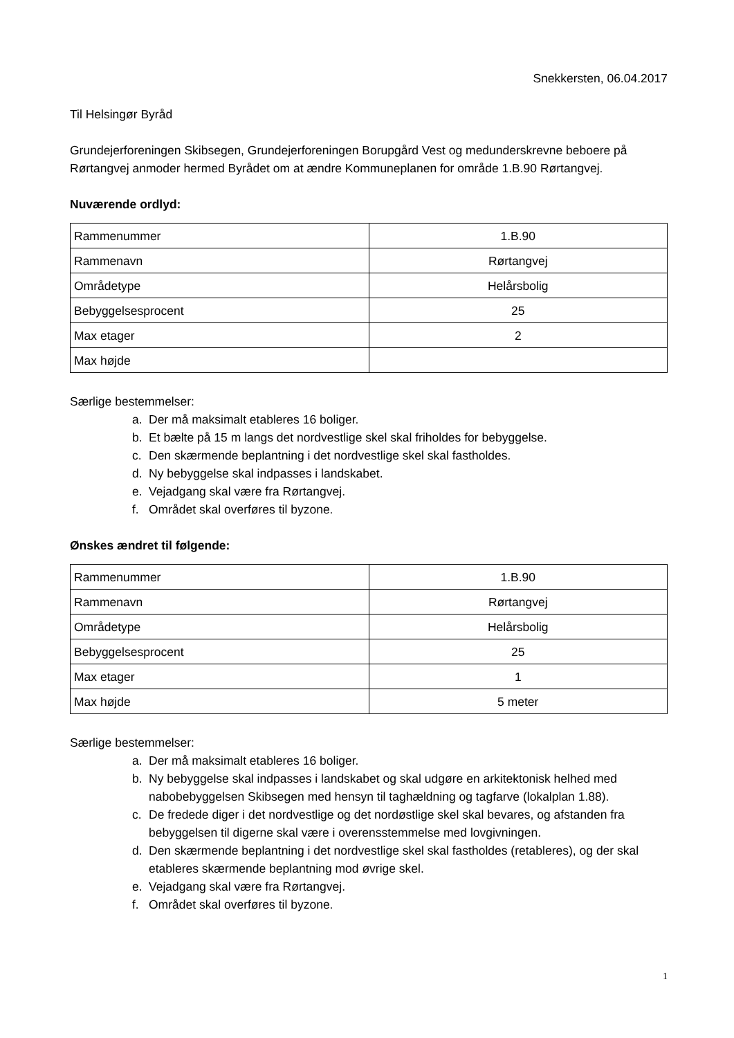Snekkersten, 06.04.2017
Til Helsingør Byråd
Grundejerforeningen Skibsegen, Grundejerforeningen Borupgård Vest og medunderskrevne beboere på Rørtangvej anmoder hermed Byrådet om at ændre Kommuneplanen for område 1.B.90 Rørtangvej.
Nuværende ordlyd:
| Rammenummer | 1.B.90 |
| Rammenavn | Rørtangvej |
| Områdetype | Helårsbolig |
| Bebyggelsesprocent | 25 |
| Max etager | 2 |
| Max højde | |
Særlige bestemmelser:
a. Der må maksimalt etableres 16 boliger.
b. Et bælte på 15 m langs det nordvestlige skel skal friholdes for bebyggelse.
c. Den skærmende beplantning i det nordvestlige skel skal fastholdes.
d. Ny bebyggelse skal indpasses i landskabet.
e. Vejadgang skal være fra Rørtangvej.
f. Området skal overføres til byzone.
Ønskes ændret til følgende:
| Rammenummer | 1.B.90 |
| Rammenavn | Rørtangvej |
| Områdetype | Helårsbolig |
| Bebyggelsesprocent | 25 |
| Max etager | 1 |
| Max højde | 5 meter |
Særlige bestemmelser:
a. Der må maksimalt etableres 16 boliger.
b. Ny bebyggelse skal indpasses i landskabet og skal udgøre en arkitektonisk helhed med nabobebyggelsen Skibsegen med hensyn til taghældning og tagfarve (lokalplan 1.88).
c. De fredede diger i det nordvestlige og det nordøstlige skel skal bevares, og afstanden fra bebyggelsen til digerne skal være i overensstemmelse med lovgivningen.
d. Den skærmende beplantning i det nordvestlige skel skal fastholdes (retableres), og der skal etableres skærmende beplantning mod øvrige skel.
e. Vejadgang skal være fra Rørtangvej.
f. Området skal overføres til byzone.
1